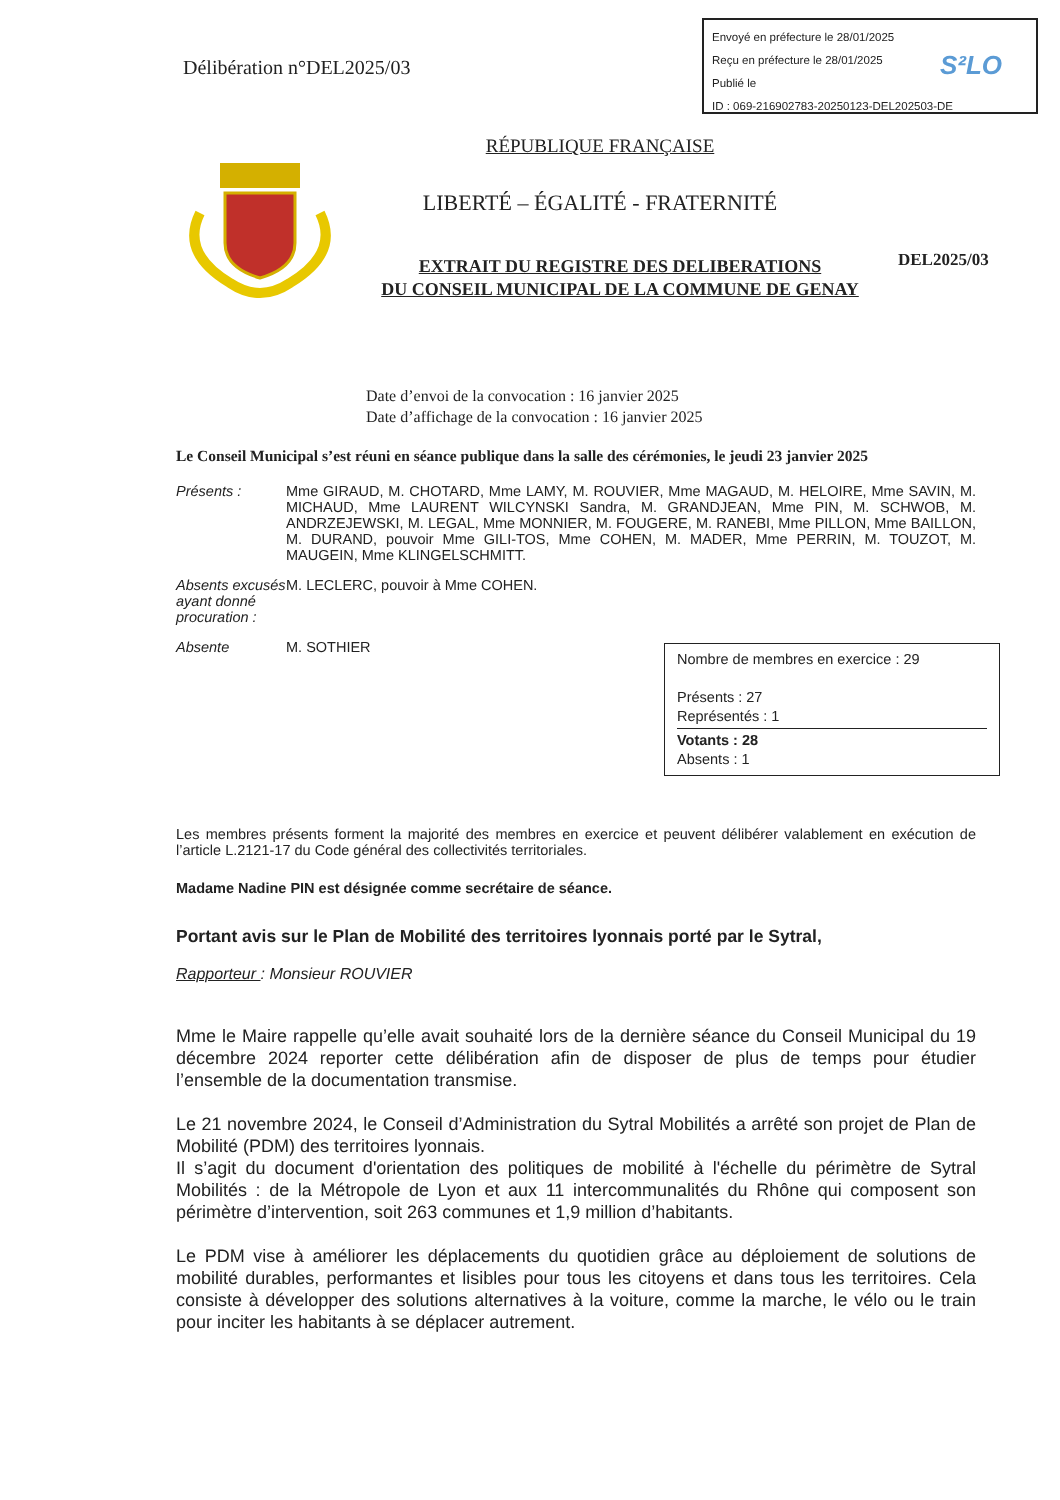Envoyé en préfecture le 28/01/2025
Reçu en préfecture le 28/01/2025
Publié le
ID : 069-216902783-20250123-DEL202503-DE
S²LO
Délibération n°DEL2025/03
RÉPUBLIQUE FRANÇAISE
LIBERTÉ – ÉGALITÉ - FRATERNITÉ
EXTRAIT DU REGISTRE DES DELIBERATIONS
DU CONSEIL MUNICIPAL DE LA COMMUNE DE GENAY
DEL2025/03
Date d’envoi de la convocation : 16 janvier 2025
Date d’affichage de la convocation : 16 janvier 2025
Le Conseil Municipal s’est réuni en séance publique dans la salle des cérémonies, le jeudi 23 janvier 2025
Présents : Mme GIRAUD, M. CHOTARD, Mme LAMY, M. ROUVIER, Mme MAGAUD, M. HELOIRE, Mme SAVIN, M. MICHAUD, Mme LAURENT WILCYNSKI Sandra, M. GRANDJEAN, Mme PIN, M. SCHWOB, M. ANDRZEJEWSKI, M. LEGAL, Mme MONNIER, M. FOUGERE, M. RANEBI, Mme PILLON, Mme BAILLON, M. DURAND, pouvoir Mme GILI-TOS, Mme COHEN, M. MADER, Mme PERRIN, M. TOUZOT, M. MAUGEIN, Mme KLINGELSCHMITT.
Absents excusés ayant donné procuration :
M. LECLERC, pouvoir à Mme COHEN.
Absente M. SOTHIER
Nombre de membres en exercice : 29
Présents : 27
Représentés : 1
Votants : 28
Absents : 1
Les membres présents forment la majorité des membres en exercice et peuvent délibérer valablement en exécution de l’article L.2121-17 du Code général des collectivités territoriales.
Madame Nadine PIN est désignée comme secrétaire de séance.
Portant avis sur le Plan de Mobilité des territoires lyonnais porté par le Sytral,
Rapporteur : Monsieur ROUVIER
Mme le Maire rappelle qu’elle avait souhaité lors de la dernière séance du Conseil Municipal du 19 décembre 2024 reporter cette délibération afin de disposer de plus de temps pour étudier l’ensemble de la documentation transmise.
Le 21 novembre 2024, le Conseil d’Administration du Sytral Mobilités a arrêté son projet de Plan de Mobilité (PDM) des territoires lyonnais.
Il s’agit du document d'orientation des politiques de mobilité à l'échelle du périmètre de Sytral Mobilités : de la Métropole de Lyon et aux 11 intercommunalités du Rhône qui composent son périmètre d’intervention, soit 263 communes et 1,9 million d’habitants.
Le PDM vise à améliorer les déplacements du quotidien grâce au déploiement de solutions de mobilité durables, performantes et lisibles pour tous les citoyens et dans tous les territoires. Cela consiste à développer des solutions alternatives à la voiture, comme la marche, le vélo ou le train pour inciter les habitants à se déplacer autrement.